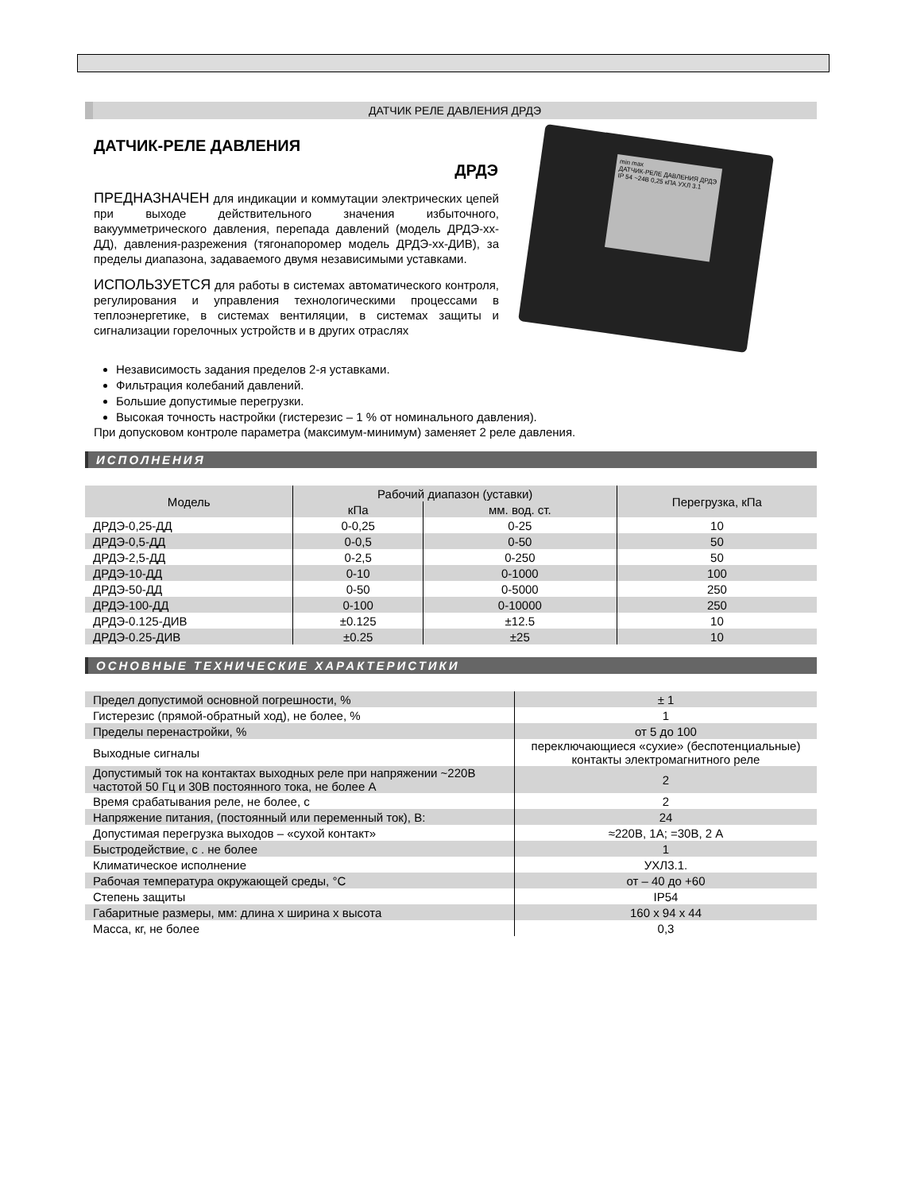ДАТЧИК РЕЛЕ ДАВЛЕНИЯ ДРДЭ
ДАТЧИК-РЕЛЕ ДАВЛЕНИЯ
ДРДЭ
ПРЕДНАЗНАЧЕН для индикации и коммутации электрических цепей при выходе действительного значения избыточного, вакуумметрического давления, перепада давлений (модель ДРДЭ-хх-ДД), давления-разрежения (тягонапоромер модель ДРДЭ-хх-ДИВ), за пределы диапазона, задаваемого двумя независимыми уставками.
ИСПОЛЬЗУЕТСЯ для работы в системах автоматического контроля, регулирования и управления технологическими процессами в теплоэнергетике, в системах вентиляции, в системах защиты и сигнализации горелочных устройств и в других отраслях
min max
ДАТЧИК-РЕЛЕ ДАВЛЕНИЯ ДРДЭ
IP 54 ~24В 0,25 кПА УХЛ 3.1
Независимость задания пределов 2-я уставками.
Фильтрация колебаний давлений.
Большие допустимые перегрузки.
Высокая точность настройки (гистерезис – 1 % от номинального давления).
При допусковом контроле параметра (максимум-минимум) заменяет 2 реле давления.
ИСПОЛНЕНИЯ
| Модель | Рабочий диапазон (уставки) | | Перегрузка, кПа |
| --- | --- | --- | --- |
| | кПа | мм. вод. ст. | |
| ДРДЭ-0,25-ДД | 0-0,25 | 0-25 | 10 |
| ДРДЭ-0,5-ДД | 0-0,5 | 0-50 | 50 |
| ДРДЭ-2,5-ДД | 0-2,5 | 0-250 | 50 |
| ДРДЭ-10-ДД | 0-10 | 0-1000 | 100 |
| ДРДЭ-50-ДД | 0-50 | 0-5000 | 250 |
| ДРДЭ-100-ДД | 0-100 | 0-10000 | 250 |
| ДРДЭ-0.125-ДИВ | ±0.125 | ±12.5 | 10 |
| ДРДЭ-0.25-ДИВ | ±0.25 | ±25 | 10 |
ОСНОВНЫЕ ТЕХНИЧЕСКИЕ ХАРАКТЕРИСТИКИ
| Предел допустимой основной погрешности, % | ± 1 |
| Гистерезис (прямой-обратный ход), не более, % | 1 |
| Пределы перенастройки, % | от 5 до 100 |
| Выходные сигналы | переключающиеся «сухие» (беспотенциальные) контакты электромагнитного реле |
| Допустимый ток на контактах выходных реле при напряжении ~220В частотой 50 Гц и 30В постоянного тока, не более А | 2 |
| Время срабатывания реле, не более, с | 2 |
| Напряжение питания, (постоянный или переменный ток), В: | 24 |
| Допустимая перегрузка выходов – «сухой контакт» | ≈220В, 1А; =30В, 2 А |
| Быстродействие, с . не более | 1 |
| Климатическое исполнение | УХЛ3.1. |
| Рабочая температура окружающей среды, °С | от – 40 до +60 |
| Степень защиты | IP54 |
| Габаритные размеры, мм: длина х ширина х высота | 160 х 94 х 44 |
| Масса, кг, не более | 0,3 |